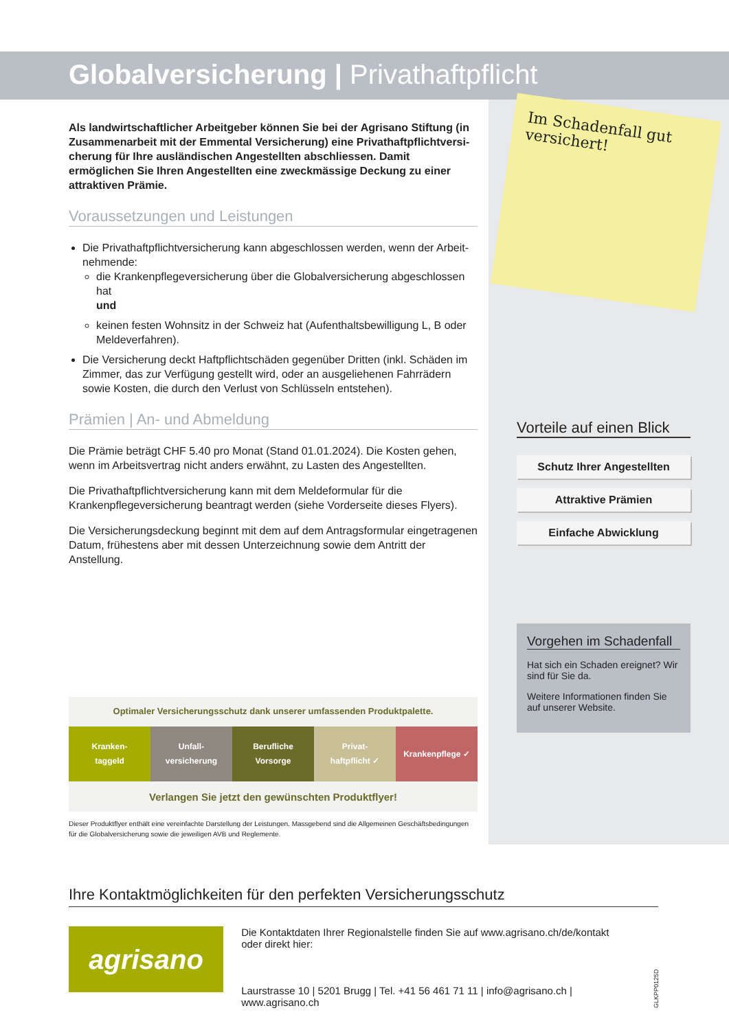Globalversicherung | Privathaftpflicht
Als landwirtschaftlicher Arbeitgeber können Sie bei der Agrisano Stiftung (in Zusammenarbeit mit der Emmental Versicherung) eine Privathaftpflichtversi­cherung für Ihre ausländischen Angestellten abschliessen. Damit ermöglichen Sie Ihren Angestellten eine zweckmässige Deckung zu einer attraktiven Prämie.
Voraussetzungen und Leistungen
Die Privathaftpflichtversicherung kann abgeschlossen werden, wenn der Arbeit­nehmende:
die Krankenpflegeversicherung über die Globalversicherung abgeschlossen hat
und
keinen festen Wohnsitz in der Schweiz hat (Aufenthaltsbewilligung L, B oder Meldeverfahren).
Die Versicherung deckt Haftpflichtschäden gegenüber Dritten (inkl. Schäden im Zimmer, das zur Verfügung gestellt wird, oder an ausgeliehenen Fahrrädern sowie Kosten, die durch den Verlust von Schlüsseln entstehen).
Prämien | An- und Abmeldung
Die Prämie beträgt CHF 5.40 pro Monat (Stand 01.01.2024). Die Kosten gehen, wenn im Arbeitsvertrag nicht anders erwähnt, zu Lasten des Angestellten.
Die Privathaftpflichtversicherung kann mit dem Meldeformular für die Krankenpflege­versicherung beantragt werden (siehe Vorderseite dieses Flyers).
Die Versicherungsdeckung beginnt mit dem auf dem Antragsformular eingetragenen Datum, frühestens aber mit dessen Unterzeichnung sowie dem Antritt der Anstellung.
Optimaler Versicherungsschutz dank unserer umfassenden Produktpalette.
Kranken-
taggeld
Unfall-
versicherung
Berufliche
Vorsorge
Privat-
haftpflicht ✓
Krankenpflege ✓
Verlangen Sie jetzt den gewünschten Produktflyer!
Dieser Produktflyer enthält eine vereinfachte Darstellung der Leistungen. Massgebend sind die Allgemeinen Geschäftsbedingungen für die Globalversicherung sowie die jeweiligen AVB und Reglemente.
Im Schadenfall gut versichert!
Vorteile auf einen Blick
Schutz Ihrer Angestellten
Attraktive Prämien
Einfache Abwicklung
Vorgehen im Schadenfall
Hat sich ein Schaden ereignet? Wir sind für Sie da.
Weitere Informationen finden Sie auf unserer Website.
Ihre Kontaktmöglichkeiten für den perfekten Versicherungsschutz
agrisano
Die Kontaktdaten Ihrer Regionalstelle finden Sie auf www.agrisano.ch/de/kontakt oder direkt hier:
Laurstrasse 10 | 5201 Brugg | Tel. +41 56 461 71 11 | info@agrisano.ch | www.agrisano.ch
GLKPP0125D